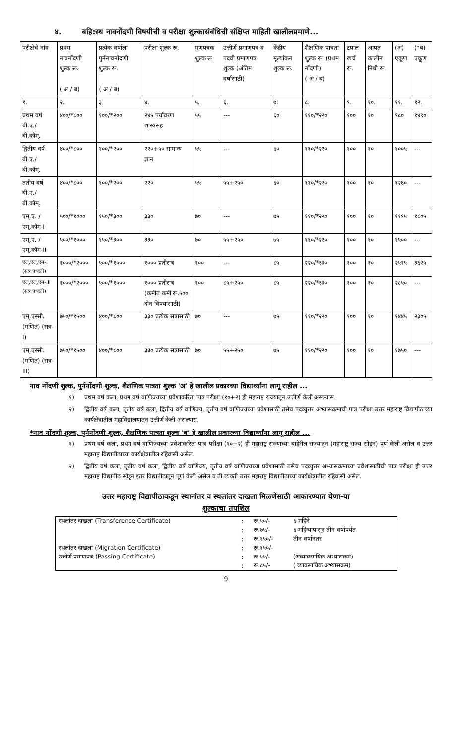४. बहि:स्थ नावनोंदणी विषयीची व परीक्षा शुल्कासंबंधिची संक्षिप्त माहिती खालीलप्रमाणे...
| परीक्षेचे नांव | प्रथम नावनोंदणी शुल्क रू. ( अ / ब) | प्रत्येक वर्षाला पुर्ननावनोंदणी शुल्क रू. ( अ / ब) | परीक्षा शुल्क रू. | गुणपत्रक शुल्क रू. | उत्तीर्ण प्रमाणपत्र व पदवी प्रमाणपत्र शुल्क (अंतिम वर्षासाठी) | केंद्रीय मूल्यांकन शुल्क रू. | शैक्षणिक पात्रता शुल्क रू. (प्रथम नोंदणी) ( अ / ब) | टपाल खर्च रू. | आपत कालीन निधी रू. | (अ) एकूण | (*ब) एकूण |
| --- | --- | --- | --- | --- | --- | --- | --- | --- | --- | --- | --- |
| १. | २. | ३. | ४. | ५. | ६. | ७. | ८. | ९. | १०. | ११. | १२. |
| प्रथम वर्ष बी.ए./ बी.कॉम्. | ४००/*८०० | १००/*२०० | २४५ पर्यावरण शास्त्रसह | ५५ | --- | ६० | ११०/*२२० | १०० | १० | ९८० | १४९० |
| द्वितीय वर्ष बी.ए./ बी.कॉम्. | ४००/*८०० | १००/*२०० | २२०+५० सामान्य ज्ञान | ५५ | --- | ६० | ११०/*२२० | १०० | १० | १००५ | --- |
| ततीय वर्ष बी.ए./ बी.कॉम्. | ४००/*८०० | १००/*२०० | २२० | ५५ | ५५+२५० | ६० | ११०/*२२० | १०० | १० | १२६० | --- |
| एम्.ए. / एम्.कॉम-I | ५००/*१००० | १५०/*३०० | ३३० | ७० | --- | ७५ | ११०/*२२० | १०० | १० | ११९५ | १८०५ |
| एम्.ए. / एम्.कॉम-II | ५००/*१००० | १५०/*३०० | ३३० | ७० | ५५+२५० | ७५ | ११०/*२२० | १०० | १० | १५०० | --- |
| एल्.एल्.एम-I (सत्र पध्दती) | १०००/*२००० | ५००/*१००० | १००० प्रतीसत्र | १०० | --- | ८५ | २२०/*३३० | १०० | १० | २५१५ | ३६२५ |
| एल्.एल्.एम-III (सत्र पध्दती) | १०००/*२००० | ५००/*१००० | १००० प्रतीसत्र (कमीत कमी रू.५०० दोन विषयांसाठी) | १०० | ८५+२५० | ८५ | २२०/*३३० | १०० | १० | २८५० | --- |
| एम्.एस्सी. (गणित) (सत्र-I) | ७५०/*१५०० | ४००/*८०० | ३३० प्रत्येक सत्रासाठी | ७० | --- | ७५ | ११०/*२२० | १०० | १० | १४४५ | २३०५ |
| एम्.एस्सी. (गणित) (सत्र-III) | ७५०/*१५०० | ४००/*८०० | ३३० प्रत्येक सत्रासाठी | ७० | ५५+२५० | ७५ | ११०/*२२० | १०० | १० | १७५० | --- |
नाव नोंदणी शुल्क, पुर्ननोंदणी शुल्क, शैक्षणिक पात्रता शुल्क 'अ' हे खालील प्रकारच्या विद्यार्थ्यांना लागू राहील ...
१) प्रथम वर्ष कला, प्रथम वर्ष वाणिज्यच्या प्रवेशाकरिता पात्र परीक्षा (१०+२) ही महाराष्ट्र राज्यातून उत्तीर्ण केली असल्यास.
२) द्वितीय वर्ष कला, तृतीय वर्ष कला, द्वितीय वर्ष वाणिज्य, तृतीय वर्ष वाणिज्यच्या प्रवेशासाठी तसेच पदव्युत्तर अभ्यासक्रमाची पात्र परीक्षा उत्तर महाराष्ट्र विद्यापीठाच्या कार्यक्षेत्रातील महाविद्यालयातून उत्तीर्ण केली असल्यास.
*नाव नोंदणी शुल्क, पुर्ननोंदणी शुल्क, शैक्षणिक पात्रता शुल्क 'ब' हे खालील प्रकारच्या विद्यार्थ्यांना लागू राहील ...
१) प्रथम वर्ष कला, प्रथम वर्ष वाणिज्यच्या प्रवेशाकरिता पात्र परीक्षा (१०+२) ही महाराष्ट्र राज्याच्या बाहेरील राज्यातून (महाराष्ट्र राज्य सोडून) पूर्ण केली असेल व उत्तर महाराष्ट्र विद्यापीठाच्या कार्यक्षेत्रातील रहिवासी असेल.
२) द्वितीय वर्ष कला, तृतीय वर्ष कला, द्वितीय वर्ष वाणिज्य, तृतीय वर्ष वाणिज्यच्या प्रवेशासाठी तसेच पदव्युत्तर अभ्यासक्रमाच्या प्रवेशासाठीची पात्र परीक्षा ही उत्तर महाराष्ट्र विद्यापीठ सोडून इतर विद्यापीठातून पूर्ण केली असेल व ती व्यक्ती उत्तर महाराष्ट्र विद्यापीठाच्या कार्यक्षेत्रातील रहिवासी असेल.
उत्तर महाराष्ट्र विद्यापीठाकडून स्थानांतर व स्थलांतर दाखला मिळणेसाठी आकारण्यात येणा-या
शुल्काचा तपशिल
| स्थलांतर दाखला (Transference Certificate) | : | रू.५०/- | ६ महिने |
| | : | रू.७५/- | ६ महिन्यापासून तीन वर्षापर्यंत |
| | : | रू.१५०/- | तीन वर्षानंतर |
| स्थलांतर दाखला (Migration Certificate) | : | रू.१५०/- | |
| उत्तीर्ण प्रमाणपत्र (Passing Certificate) | : | रू.५५/- | (अव्यावसायिक अभ्यासक्रम) |
| | : | रू.८५/- | ( व्यावसायिक अभ्यासक्रम) |
9